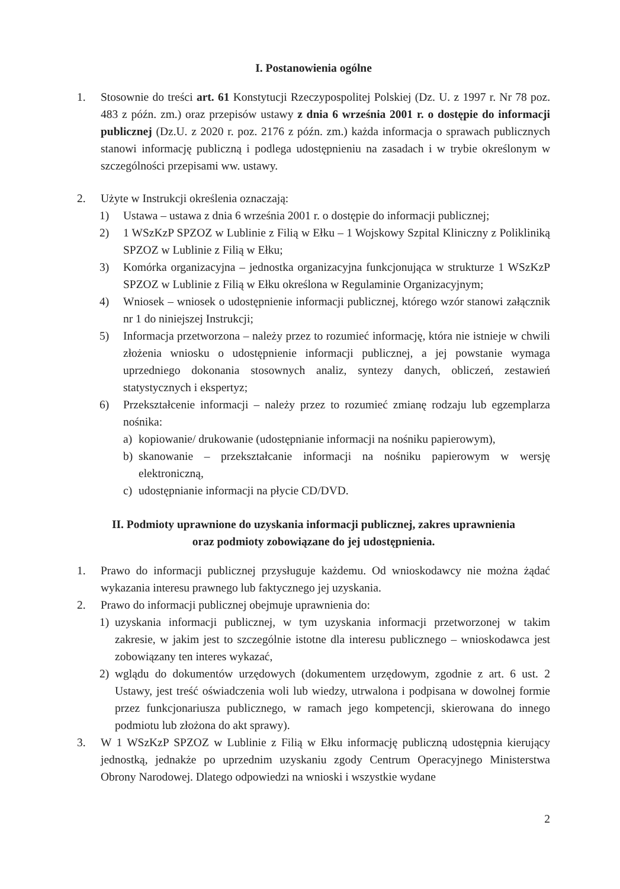I. Postanowienia ogólne
1. Stosownie do treści art. 61 Konstytucji Rzeczypospolitej Polskiej (Dz. U. z 1997 r. Nr 78 poz. 483 z późn. zm.) oraz przepisów ustawy z dnia 6 września 2001 r. o dostępie do informacji publicznej (Dz.U. z 2020 r. poz. 2176 z późn. zm.) każda informacja o sprawach publicznych stanowi informację publiczną i podlega udostępnieniu na zasadach i w trybie określonym w szczególności przepisami ww. ustawy.
2. Użyte w Instrukcji określenia oznaczają:
1) Ustawa – ustawa z dnia 6 września 2001 r. o dostępie do informacji publicznej;
2) 1 WSzKzP SPZOZ w Lublinie z Filią w Ełku – 1 Wojskowy Szpital Kliniczny z Polikliniką SPZOZ w Lublinie z Filią w Ełku;
3) Komórka organizacyjna – jednostka organizacyjna funkcjonująca w strukturze 1 WSzKzP SPZOZ w Lublinie z Filią w Ełku określona w Regulaminie Organizacyjnym;
4) Wniosek – wniosek o udostępnienie informacji publicznej, którego wzór stanowi załącznik nr 1 do niniejszej Instrukcji;
5) Informacja przetworzona – należy przez to rozumieć informację, która nie istnieje w chwili złożenia wniosku o udostępnienie informacji publicznej, a jej powstanie wymaga uprzedniego dokonania stosownych analiz, syntezy danych, obliczeń, zestawień statystycznych i ekspertyz;
6) Przekształcenie informacji – należy przez to rozumieć zmianę rodzaju lub egzemplarza nośnika:
a) kopiowanie/ drukowanie (udostępnianie informacji na nośniku papierowym),
b) skanowanie – przekształcanie informacji na nośniku papierowym w wersję elektroniczną,
c) udostępnianie informacji na płycie CD/DVD.
II. Podmioty uprawnione do uzyskania informacji publicznej, zakres uprawnienia
oraz podmioty zobowiązane do jej udostępnienia.
1. Prawo do informacji publicznej przysługuje każdemu. Od wnioskodawcy nie można żądać wykazania interesu prawnego lub faktycznego jej uzyskania.
2. Prawo do informacji publicznej obejmuje uprawnienia do:
1) uzyskania informacji publicznej, w tym uzyskania informacji przetworzonej w takim zakresie, w jakim jest to szczególnie istotne dla interesu publicznego – wnioskodawca jest zobowiązany ten interes wykazać,
2) wglądu do dokumentów urzędowych (dokumentem urzędowym, zgodnie z art. 6 ust. 2 Ustawy, jest treść oświadczenia woli lub wiedzy, utrwalona i podpisana w dowolnej formie przez funkcjonariusza publicznego, w ramach jego kompetencji, skierowana do innego podmiotu lub złożona do akt sprawy).
3. W 1 WSzKzP SPZOZ w Lublinie z Filią w Ełku informację publiczną udostępnia kierujący jednostką, jednakże po uprzednim uzyskaniu zgody Centrum Operacyjnego Ministerstwa Obrony Narodowej. Dlatego odpowiedzi na wnioski i wszystkie wydane
2